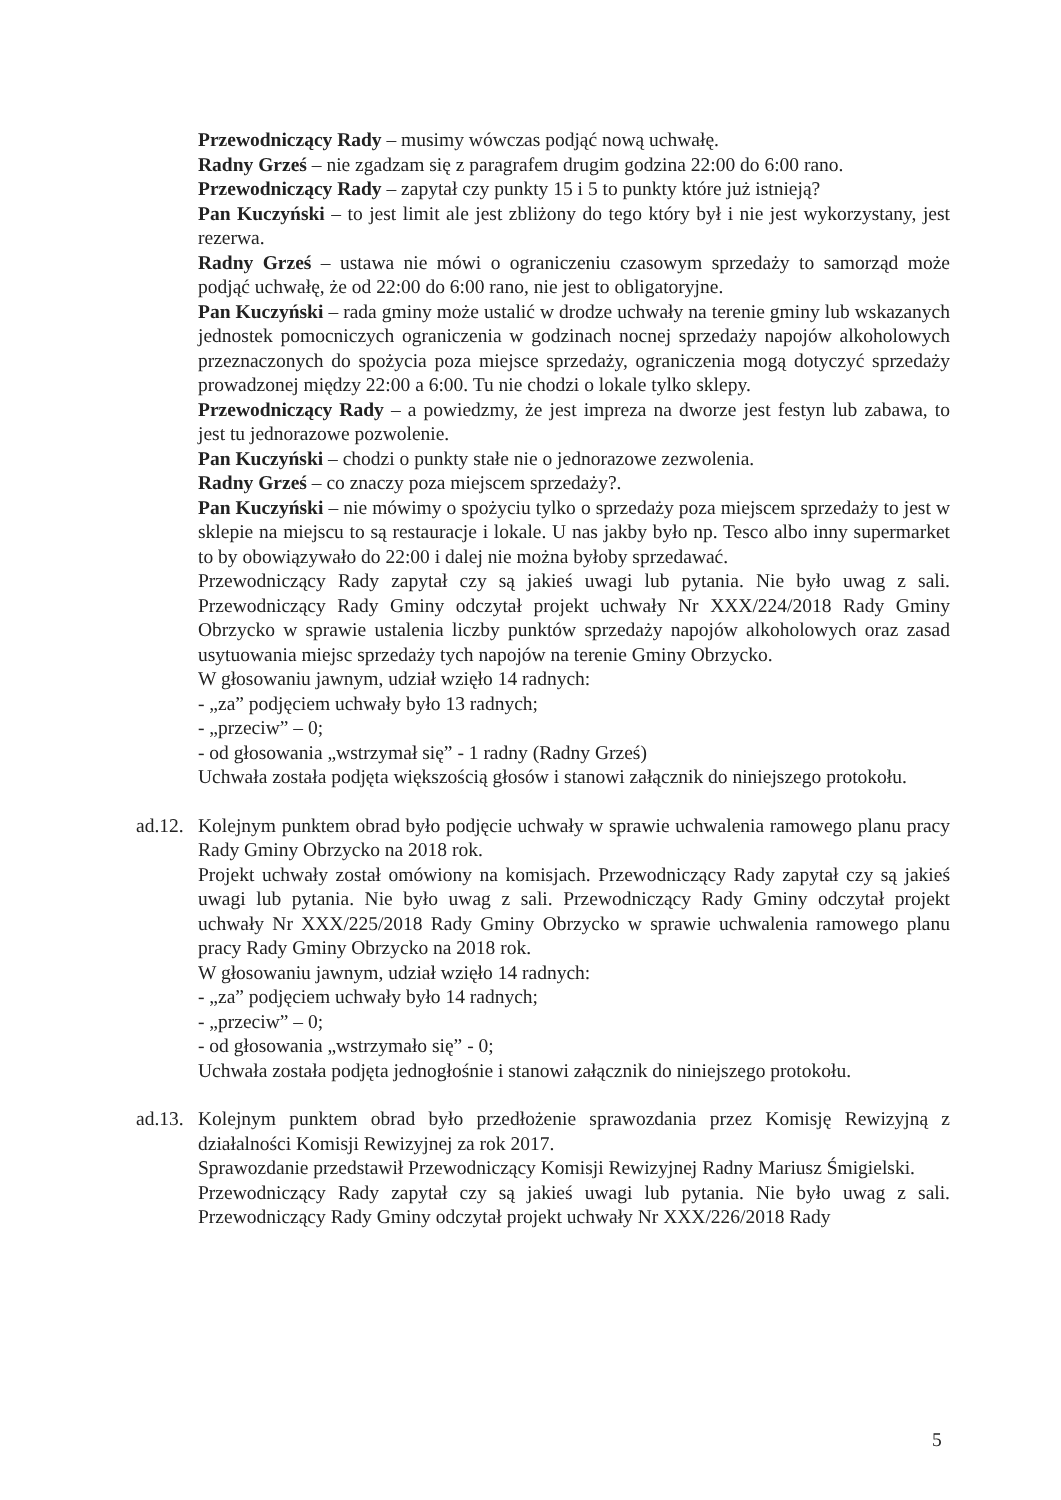Przewodniczący Rady – musimy wówczas podjąć nową uchwałę.
Radny Grześ – nie zgadzam się z paragrafem drugim godzina 22:00 do 6:00 rano.
Przewodniczący Rady – zapytał czy punkty 15 i 5 to punkty które już istnieją?
Pan Kuczyński – to jest limit ale jest zbliżony do tego który był i nie jest wykorzystany, jest rezerwa.
Radny Grześ – ustawa nie mówi o ograniczeniu czasowym sprzedaży to samorząd może podjąć uchwałę, że od 22:00 do 6:00 rano, nie jest to obligatoryjne.
Pan Kuczyński – rada gminy może ustalić w drodze uchwały na terenie gminy lub wskazanych jednostek pomocniczych ograniczenia w godzinach nocnej sprzedaży napojów alkoholowych przeznaczonych do spożycia poza miejsce sprzedaży, ograniczenia mogą dotyczyć sprzedaży prowadzonej między 22:00 a 6:00. Tu nie chodzi o lokale tylko sklepy.
Przewodniczący Rady – a powiedzmy, że jest impreza na dworze jest festyn lub zabawa, to jest tu jednorazowe pozwolenie.
Pan Kuczyński – chodzi o punkty stałe nie o jednorazowe zezwolenia.
Radny Grześ – co znaczy poza miejscem sprzedaży?.
Pan Kuczyński – nie mówimy o spożyciu tylko o sprzedaży poza miejscem sprzedaży to jest w sklepie na miejscu to są restauracje i lokale. U nas jakby było np. Tesco albo inny supermarket to by obowiązywało do 22:00 i dalej nie można byłoby sprzedawać.
Przewodniczący Rady zapytał czy są jakieś uwagi lub pytania. Nie było uwag z sali. Przewodniczący Rady Gminy odczytał projekt uchwały Nr XXX/224/2018 Rady Gminy Obrzycko w sprawie ustalenia liczby punktów sprzedaży napojów alkoholowych oraz zasad usytuowania miejsc sprzedaży tych napojów na terenie Gminy Obrzycko.
W głosowaniu jawnym, udział wzięło 14 radnych:
- „za” podjęciem uchwały było 13 radnych;
- „przeciw” – 0;
- od głosowania „wstrzymał się” - 1 radny (Radny Grześ)
Uchwała została podjęta większością głosów i stanowi załącznik do niniejszego protokołu.
ad.12.
Kolejnym punktem obrad było podjęcie uchwały w sprawie uchwalenia ramowego planu pracy Rady Gminy Obrzycko na 2018 rok.
Projekt uchwały został omówiony na komisjach. Przewodniczący Rady zapytał czy są jakieś uwagi lub pytania. Nie było uwag z sali. Przewodniczący Rady Gminy odczytał projekt uchwały Nr XXX/225/2018 Rady Gminy Obrzycko w sprawie uchwalenia ramowego planu pracy Rady Gminy Obrzycko na 2018 rok.
W głosowaniu jawnym, udział wzięło 14 radnych:
- „za” podjęciem uchwały było 14 radnych;
- „przeciw” – 0;
- od głosowania „wstrzymało się” - 0;
Uchwała została podjęta jednogłośnie i stanowi załącznik do niniejszego protokołu.
ad.13.
Kolejnym punktem obrad było przedłożenie sprawozdania przez Komisję Rewizyjną z działalności Komisji Rewizyjnej za rok 2017.
Sprawozdanie przedstawił Przewodniczący Komisji Rewizyjnej Radny Mariusz Śmigielski.
Przewodniczący Rady zapytał czy są jakieś uwagi lub pytania. Nie było uwag z sali. Przewodniczący Rady Gminy odczytał projekt uchwały Nr XXX/226/2018 Rady
5